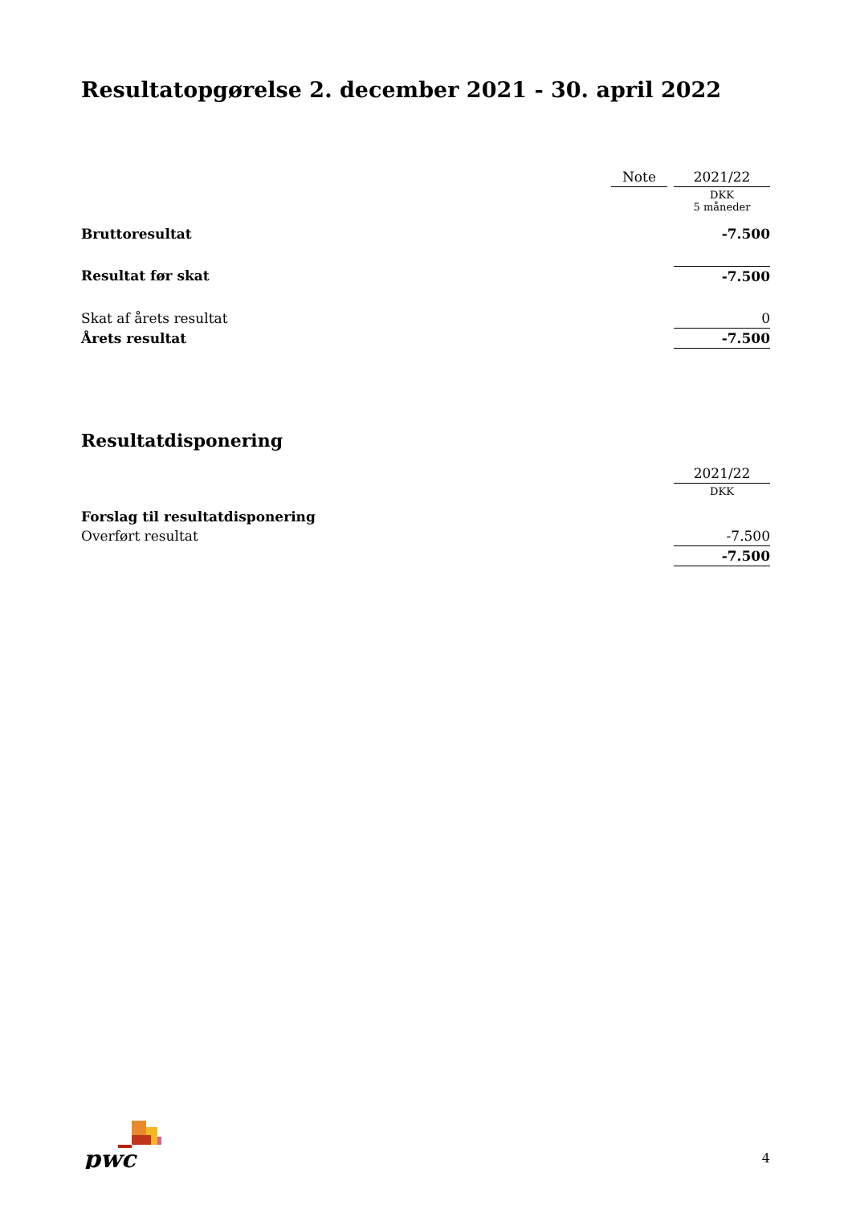Resultatopgørelse 2. december 2021 - 30. april 2022
| | Note | | 2021/22 |
| | | | DKK 5 måneder |
| Bruttoresultat | | | -7.500 |
| Resultat før skat | | | -7.500 |
| Skat af årets resultat | | | 0 |
| Årets resultat | | | -7.500 |
Resultatdisponering
| | 2021/22 |
| | DKK |
| Forslag til resultatdisponering | |
| Overført resultat | -7.500 |
| | -7.500 |
pwc
4